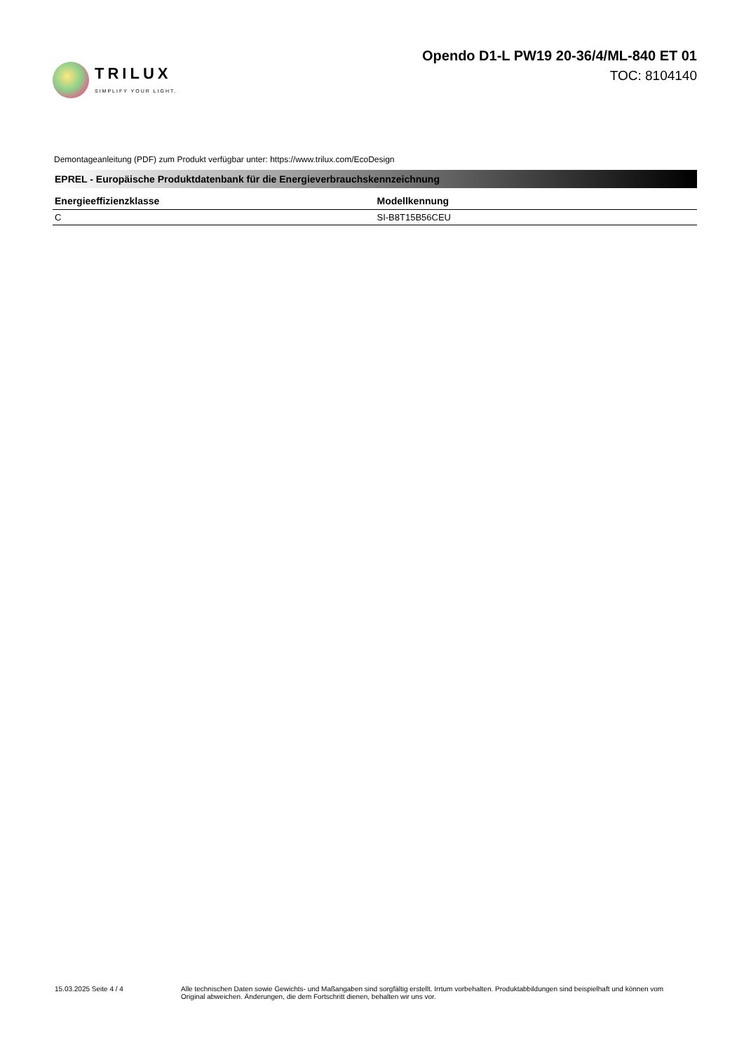TRILUX
SIMPLIFY YOUR LIGHT.
Opendo D1-L PW19 20-36/4/ML-840 ET 01
TOC: 8104140
Demontageanleitung (PDF) zum Produkt verfügbar unter: https://www.trilux.com/EcoDesign
EPREL - Europäische Produktdatenbank für die Energieverbrauchskennzeichnung
| Energieeffizienzklasse | Modellkennung |
| --- | --- |
| C | SI-B8T15B56CEU |
15.03.2025 Seite 4 / 4 Alle technischen Daten sowie Gewichts- und Maßangaben sind sorgfältig erstellt. Irrtum vorbehalten. Produktabbildungen sind beispielhaft und können vom Original abweichen. Änderungen, die dem Fortschritt dienen, behalten wir uns vor.